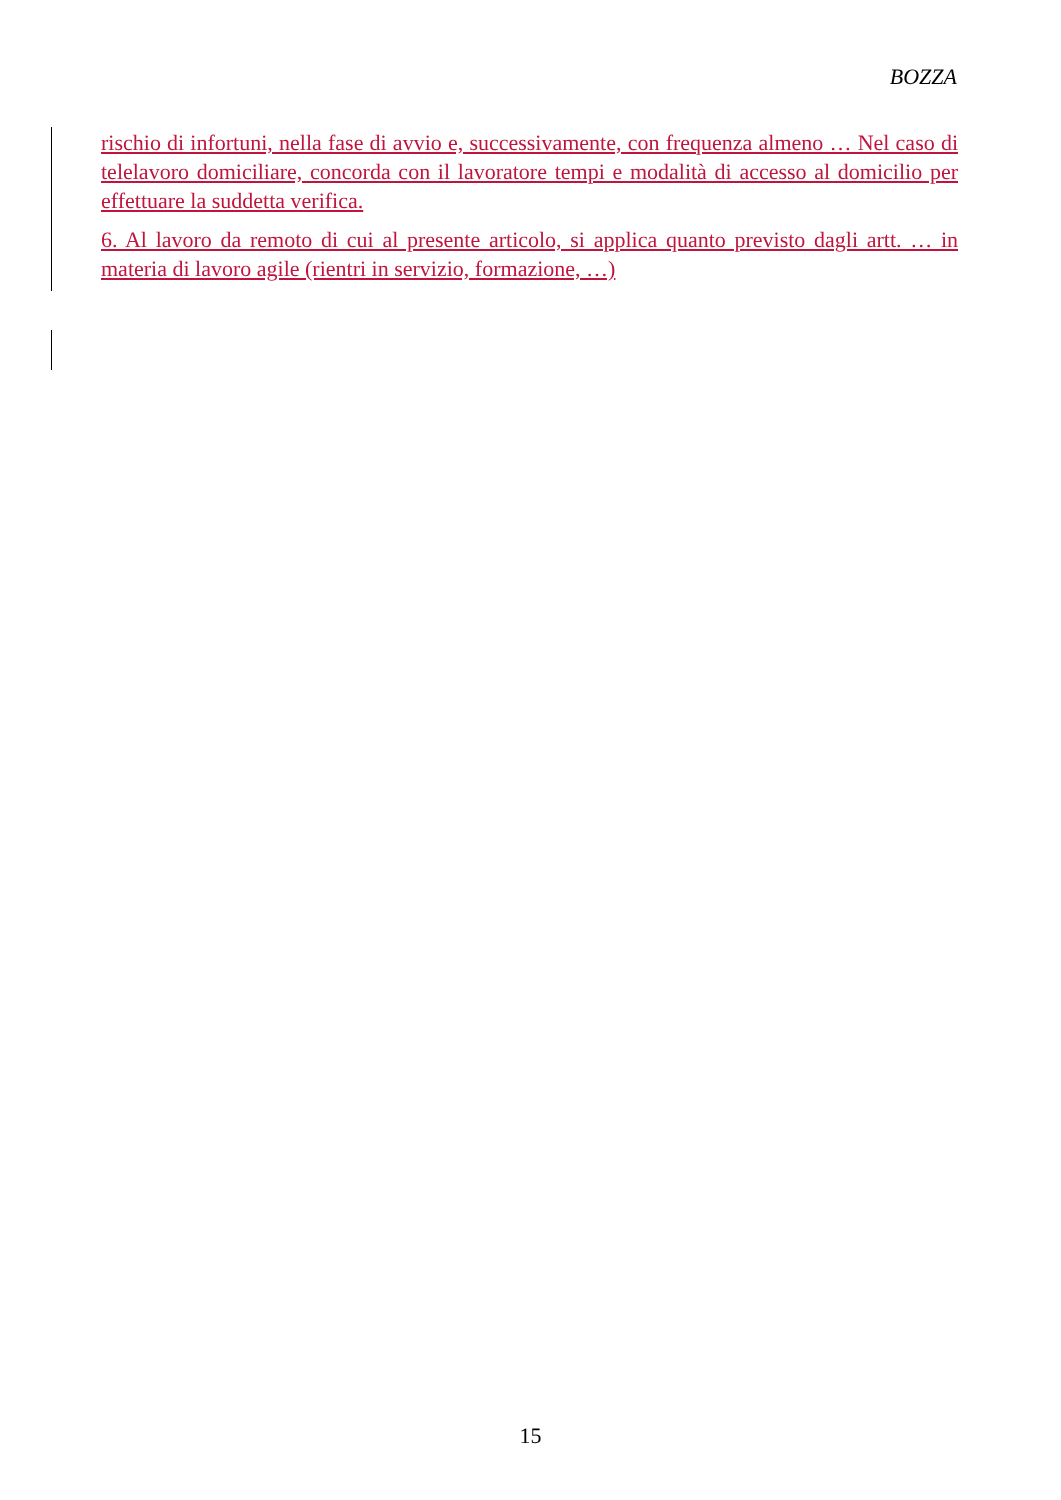BOZZA
rischio di infortuni, nella fase di avvio e, successivamente, con frequenza almeno … Nel caso di telelavoro domiciliare, concorda con il lavoratore tempi e modalità di accesso al domicilio per effettuare la suddetta verifica.
6. Al lavoro da remoto di cui al presente articolo, si applica quanto previsto dagli artt. … in materia di lavoro agile (rientri in servizio, formazione, …)
15